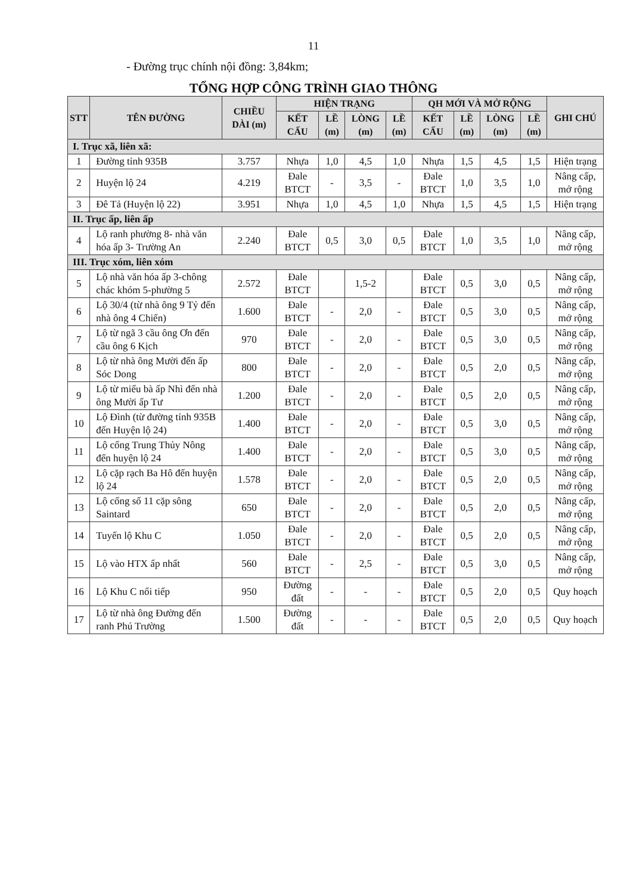11
- Đường trục chính nội đồng: 3,84km;
TỔNG HỢP CÔNG TRÌNH GIAO THÔNG
| STT | TÊN ĐƯỜNG | CHIỀU DÀI (m) | HIỆN TRẠNG | | | | QH MỚI VÀ MỞ RỘNG | | | | GHI CHÚ |
| --- | --- | --- | --- | --- | --- | --- | --- | --- | --- | --- | --- |
| | | | KẾT CẤU | LỀ (m) | LÒNG (m) | LỀ (m) | KẾT CẤU | LỀ (m) | LÒNG (m) | LỀ (m) | |
| I. Trục xã, liên xã: | | | | | | | | | | | |
| 1 | Đường tỉnh 935B | 3.757 | Nhựa | 1,0 | 4,5 | 1,0 | Nhựa | 1,5 | 4,5 | 1,5 | Hiện trạng |
| 2 | Huyện lộ 24 | 4.219 | Đale BTCT | - | 3,5 | - | Đale BTCT | 1,0 | 3,5 | 1,0 | Nâng cấp, mở rộng |
| 3 | Đê Tả (Huyện lộ 22) | 3.951 | Nhựa | 1,0 | 4,5 | 1,0 | Nhựa | 1,5 | 4,5 | 1,5 | Hiện trạng |
| II. Trục ấp, liên ấp | | | | | | | | | | | |
| 4 | Lộ ranh phường 8- nhà văn hóa ấp 3- Trường An | 2.240 | Đale BTCT | 0,5 | 3,0 | 0,5 | Đale BTCT | 1,0 | 3,5 | 1,0 | Nâng cấp, mở rộng |
| III. Trục xóm, liên xóm | | | | | | | | | | | |
| 5 | Lộ nhà văn hóa ấp 3-chông chác khóm 5-phường 5 | 2.572 | Đale BTCT | | 1,5-2 | | Đale BTCT | 0,5 | 3,0 | 0,5 | Nâng cấp, mở rộng |
| 6 | Lộ 30/4 (từ nhà ông 9 Tỷ đến nhà ông 4 Chiến) | 1.600 | Đale BTCT | - | 2,0 | - | Đale BTCT | 0,5 | 3,0 | 0,5 | Nâng cấp, mở rộng |
| 7 | Lộ từ ngã 3 cầu ông Ơn đến cầu ông 6 Kịch | 970 | Đale BTCT | - | 2,0 | - | Đale BTCT | 0,5 | 3,0 | 0,5 | Nâng cấp, mở rộng |
| 8 | Lộ từ nhà ông Mười đến ấp Sóc Dong | 800 | Đale BTCT | - | 2,0 | - | Đale BTCT | 0,5 | 2,0 | 0,5 | Nâng cấp, mở rộng |
| 9 | Lộ từ miếu bà ấp Nhì đến nhà ông Mười ấp Tư | 1.200 | Đale BTCT | - | 2,0 | - | Đale BTCT | 0,5 | 2,0 | 0,5 | Nâng cấp, mở rộng |
| 10 | Lộ Đình (từ đường tỉnh 935B đến Huyện lộ 24) | 1.400 | Đale BTCT | - | 2,0 | - | Đale BTCT | 0,5 | 3,0 | 0,5 | Nâng cấp, mở rộng |
| 11 | Lộ cống Trung Thủy Nông đến huyện lộ 24 | 1.400 | Đale BTCT | - | 2,0 | - | Đale BTCT | 0,5 | 3,0 | 0,5 | Nâng cấp, mở rộng |
| 12 | Lộ cặp rạch Ba Hô đến huyện lộ 24 | 1.578 | Đale BTCT | - | 2,0 | - | Đale BTCT | 0,5 | 2,0 | 0,5 | Nâng cấp, mở rộng |
| 13 | Lộ cống số 11 cặp sông Saintard | 650 | Đale BTCT | - | 2,0 | - | Đale BTCT | 0,5 | 2,0 | 0,5 | Nâng cấp, mở rộng |
| 14 | Tuyến lộ Khu C | 1.050 | Đale BTCT | - | 2,0 | - | Đale BTCT | 0,5 | 2,0 | 0,5 | Nâng cấp, mở rộng |
| 15 | Lộ vào HTX ấp nhất | 560 | Đale BTCT | - | 2,5 | - | Đale BTCT | 0,5 | 3,0 | 0,5 | Nâng cấp, mở rộng |
| 16 | Lộ Khu C nối tiếp | 950 | Đường đất | - | - | - | Đale BTCT | 0,5 | 2,0 | 0,5 | Quy hoạch |
| 17 | Lộ từ nhà ông Đường đến ranh Phú Trường | 1.500 | Đường đất | - | - | - | Đale BTCT | 0,5 | 2,0 | 0,5 | Quy hoạch |